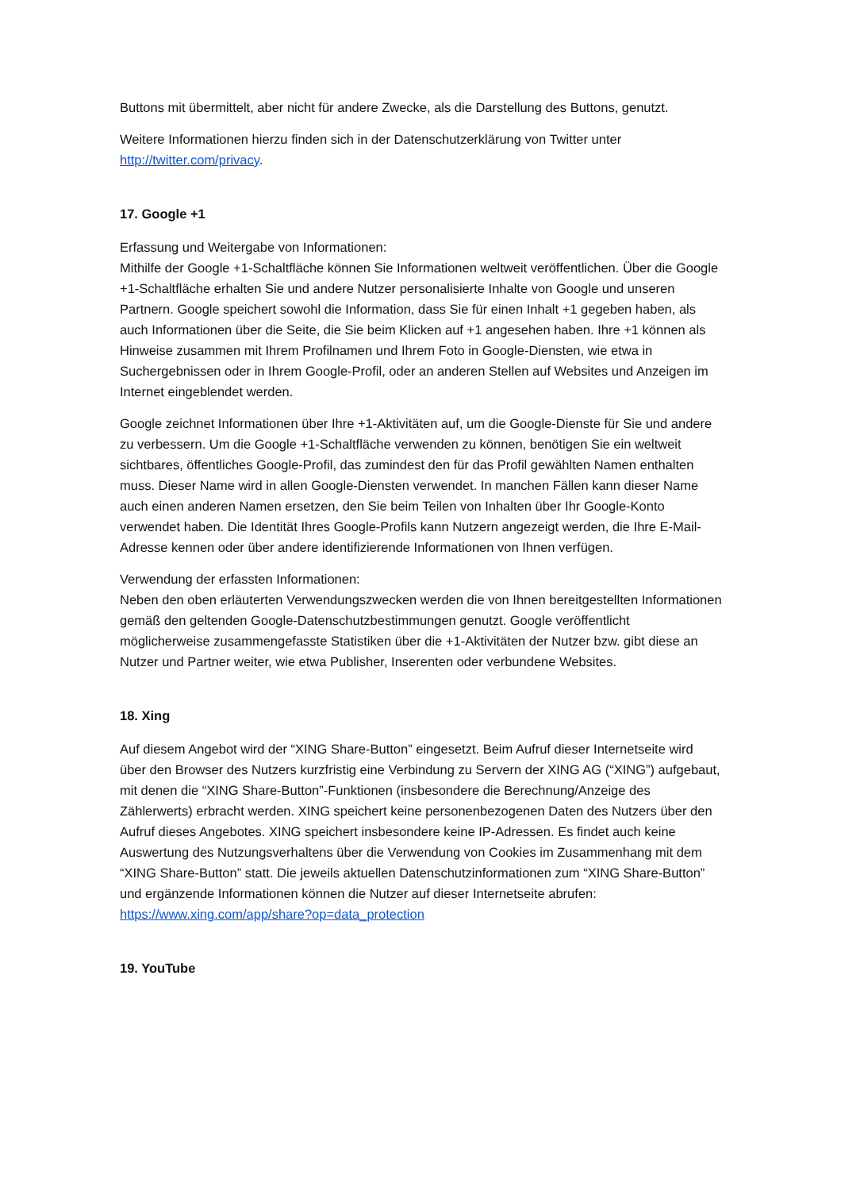Buttons mit übermittelt, aber nicht für andere Zwecke, als die Darstellung des Buttons, genutzt.
Weitere Informationen hierzu finden sich in der Datenschutzerklärung von Twitter unter http://twitter.com/privacy.
17. Google +1
Erfassung und Weitergabe von Informationen:
Mithilfe der Google +1-Schaltfläche können Sie Informationen weltweit veröffentlichen. Über die Google +1-Schaltfläche erhalten Sie und andere Nutzer personalisierte Inhalte von Google und unseren Partnern. Google speichert sowohl die Information, dass Sie für einen Inhalt +1 gegeben haben, als auch Informationen über die Seite, die Sie beim Klicken auf +1 angesehen haben. Ihre +1 können als Hinweise zusammen mit Ihrem Profilnamen und Ihrem Foto in Google-Diensten, wie etwa in Suchergebnissen oder in Ihrem Google-Profil, oder an anderen Stellen auf Websites und Anzeigen im Internet eingeblendet werden.
Google zeichnet Informationen über Ihre +1-Aktivitäten auf, um die Google-Dienste für Sie und andere zu verbessern. Um die Google +1-Schaltfläche verwenden zu können, benötigen Sie ein weltweit sichtbares, öffentliches Google-Profil, das zumindest den für das Profil gewählten Namen enthalten muss. Dieser Name wird in allen Google-Diensten verwendet. In manchen Fällen kann dieser Name auch einen anderen Namen ersetzen, den Sie beim Teilen von Inhalten über Ihr Google-Konto verwendet haben. Die Identität Ihres Google-Profils kann Nutzern angezeigt werden, die Ihre E-Mail-Adresse kennen oder über andere identifizierende Informationen von Ihnen verfügen.
Verwendung der erfassten Informationen:
Neben den oben erläuterten Verwendungszwecken werden die von Ihnen bereitgestellten Informationen gemäß den geltenden Google-Datenschutzbestimmungen genutzt. Google veröffentlicht möglicherweise zusammengefasste Statistiken über die +1-Aktivitäten der Nutzer bzw. gibt diese an Nutzer und Partner weiter, wie etwa Publisher, Inserenten oder verbundene Websites.
18. Xing
Auf diesem Angebot wird der “XING Share-Button” eingesetzt. Beim Aufruf dieser Internetseite wird über den Browser des Nutzers kurzfristig eine Verbindung zu Servern der XING AG (“XING”) aufgebaut, mit denen die “XING Share-Button”-Funktionen (insbesondere die Berechnung/Anzeige des Zählerwerts) erbracht werden. XING speichert keine personenbezogenen Daten des Nutzers über den Aufruf dieses Angebotes. XING speichert insbesondere keine IP-Adressen. Es findet auch keine Auswertung des Nutzungsverhaltens über die Verwendung von Cookies im Zusammenhang mit dem “XING Share-Button” statt. Die jeweils aktuellen Datenschutzinformationen zum “XING Share-Button” und ergänzende Informationen können die Nutzer auf dieser Internetseite abrufen:
https://www.xing.com/app/share?op=data_protection
19. YouTube